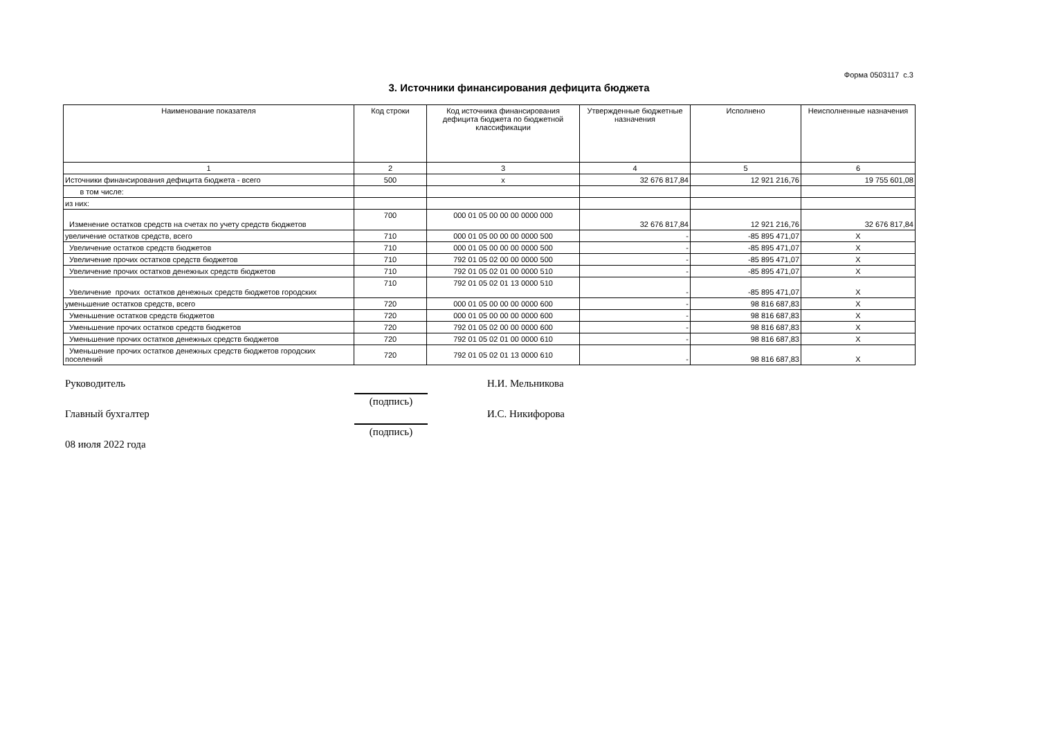Форма 0503117 с.3
3. Источники финансирования дефицита бюджета
| Наименование показателя | Код строки | Код источника финансирования дефицита бюджета по бюджетной классификации | Утвержденные бюджетные назначения | Исполнено | Неисполненные назначения |
| --- | --- | --- | --- | --- | --- |
| 1 | 2 | 3 | 4 | 5 | 6 |
| Источники финансирования дефицита бюджета - всего | 500 | x | 32 676 817,84 | 12 921 216,76 | 19 755 601,08 |
| в том числе: | | | | | |
| из них: | | | | | |
| Изменение остатков средств на счетах по учету средств бюджетов | 700 | 000 01 05 00 00 00 0000 000 | 32 676 817,84 | 12 921 216,76 | 32 676 817,84 |
| увеличение остатков средств, всего | 710 | 000 01 05 00 00 00 0000 500 | - | -85 895 471,07 | X |
| Увеличение остатков средств бюджетов | 710 | 000 01 05 00 00 00 0000 500 | - | -85 895 471,07 | X |
| Увеличение прочих остатков средств бюджетов | 710 | 792 01 05 02 00 00 0000 500 | - | -85 895 471,07 | X |
| Увеличение прочих остатков денежных средств бюджетов | 710 | 792 01 05 02 01 00 0000 510 | - | -85 895 471,07 | X |
| Увеличение прочих остатков денежных средств бюджетов городских | 710 | 792 01 05 02 01 13 0000 510 | - | -85 895 471,07 | X |
| уменьшение остатков средств, всего | 720 | 000 01 05 00 00 00 0000 600 | - | 98 816 687,83 | X |
| Уменьшение остатков средств бюджетов | 720 | 000 01 05 00 00 00 0000 600 | - | 98 816 687,83 | X |
| Уменьшение прочих остатков средств бюджетов | 720 | 792 01 05 02 00 00 0000 600 | - | 98 816 687,83 | X |
| Уменьшение прочих остатков денежных средств бюджетов | 720 | 792 01 05 02 01 00 0000 610 | - | 98 816 687,83 | X |
| Уменьшение прочих остатков денежных средств бюджетов городских поселений | 720 | 792 01 05 02 01 13 0000 610 | - | 98 816 687,83 | X |
Руководитель
(подпись)
Н.И. Мельникова
Главный бухгалтер
(подпись)
И.С. Никифорова
08 июля 2022 года